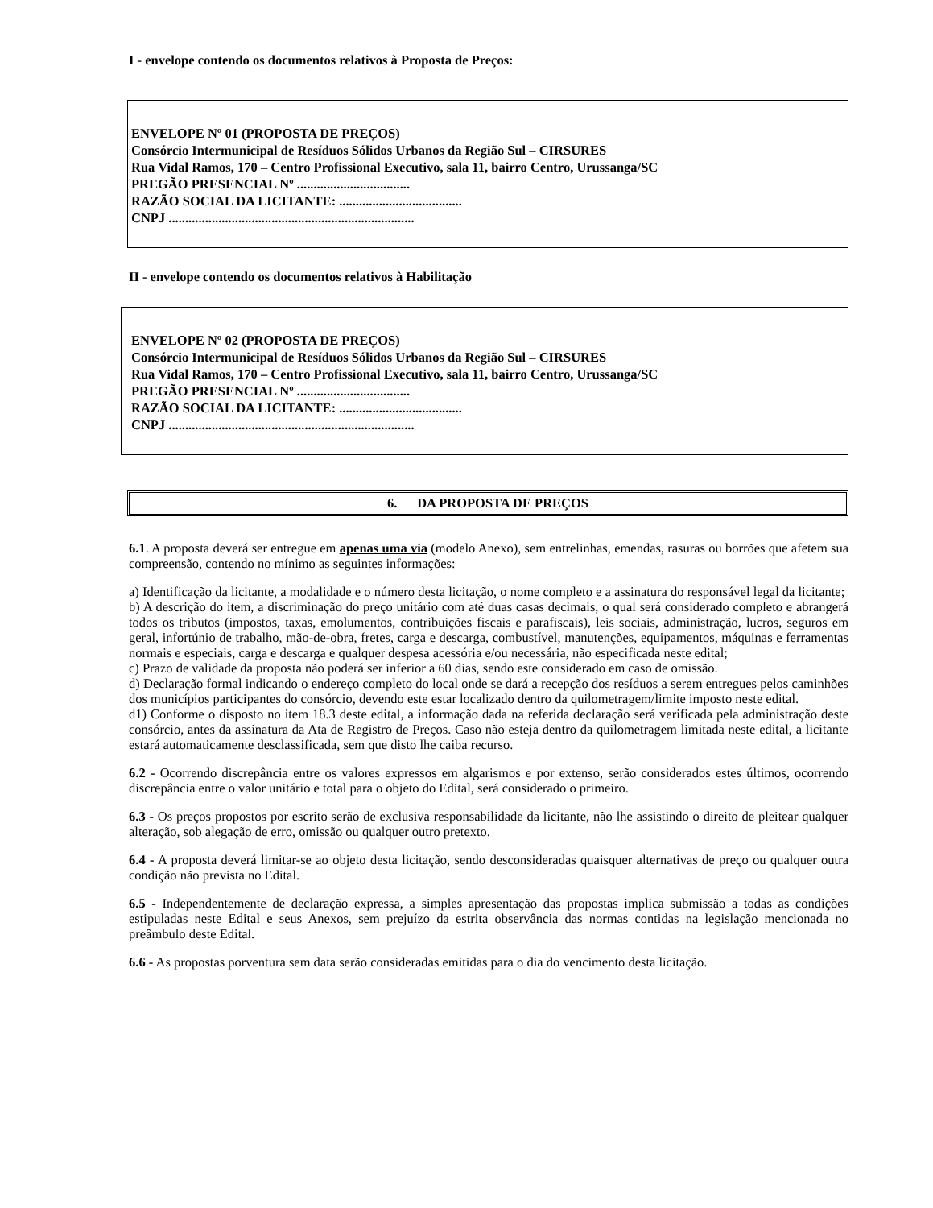I - envelope contendo os documentos relativos à Proposta de Preços:
ENVELOPE Nº 01 (PROPOSTA DE PREÇOS)
Consórcio Intermunicipal de Resíduos Sólidos Urbanos da Região Sul – CIRSURES
Rua Vidal Ramos, 170 – Centro Profissional Executivo, sala 11, bairro Centro, Urussanga/SC
PREGÃO PRESENCIAL Nº ..................................
RAZÃO SOCIAL DA LICITANTE: .....................................
CNPJ ..........................................................................
II - envelope contendo os documentos relativos à Habilitação
ENVELOPE Nº 02 (PROPOSTA DE PREÇOS)
Consórcio Intermunicipal de Resíduos Sólidos Urbanos da Região Sul – CIRSURES
Rua Vidal Ramos, 170 – Centro Profissional Executivo, sala 11, bairro Centro, Urussanga/SC
PREGÃO PRESENCIAL Nº ..................................
RAZÃO SOCIAL DA LICITANTE: .....................................
CNPJ ..........................................................................
6. DA PROPOSTA DE PREÇOS
6.1. A proposta deverá ser entregue em apenas uma via (modelo Anexo), sem entrelinhas, emendas, rasuras ou borrões que afetem sua compreensão, contendo no mínimo as seguintes informações:
a) Identificação da licitante, a modalidade e o número desta licitação, o nome completo e a assinatura do responsável legal da licitante;
b) A descrição do item, a discriminação do preço unitário com até duas casas decimais, o qual será considerado completo e abrangerá todos os tributos (impostos, taxas, emolumentos, contribuições fiscais e parafiscais), leis sociais, administração, lucros, seguros em geral, infortúnio de trabalho, mão-de-obra, fretes, carga e descarga, combustível, manutenções, equipamentos, máquinas e ferramentas normais e especiais, carga e descarga e qualquer despesa acessória e/ou necessária, não especificada neste edital;
c) Prazo de validade da proposta não poderá ser inferior a 60 dias, sendo este considerado em caso de omissão.
d) Declaração formal indicando o endereço completo do local onde se dará a recepção dos resíduos a serem entregues pelos caminhões dos municípios participantes do consórcio, devendo este estar localizado dentro da quilometragem/limite imposto neste edital.
d1) Conforme o disposto no item 18.3 deste edital, a informação dada na referida declaração será verificada pela administração deste consórcio, antes da assinatura da Ata de Registro de Preços. Caso não esteja dentro da quilometragem limitada neste edital, a licitante estará automaticamente desclassificada, sem que disto lhe caiba recurso.
6.2 - Ocorrendo discrepância entre os valores expressos em algarismos e por extenso, serão considerados estes últimos, ocorrendo discrepância entre o valor unitário e total para o objeto do Edital, será considerado o primeiro.
6.3 - Os preços propostos por escrito serão de exclusiva responsabilidade da licitante, não lhe assistindo o direito de pleitear qualquer alteração, sob alegação de erro, omissão ou qualquer outro pretexto.
6.4 - A proposta deverá limitar-se ao objeto desta licitação, sendo desconsideradas quaisquer alternativas de preço ou qualquer outra condição não prevista no Edital.
6.5 - Independentemente de declaração expressa, a simples apresentação das propostas implica submissão a todas as condições estipuladas neste Edital e seus Anexos, sem prejuízo da estrita observância das normas contidas na legislação mencionada no preâmbulo deste Edital.
6.6 - As propostas porventura sem data serão consideradas emitidas para o dia do vencimento desta licitação.